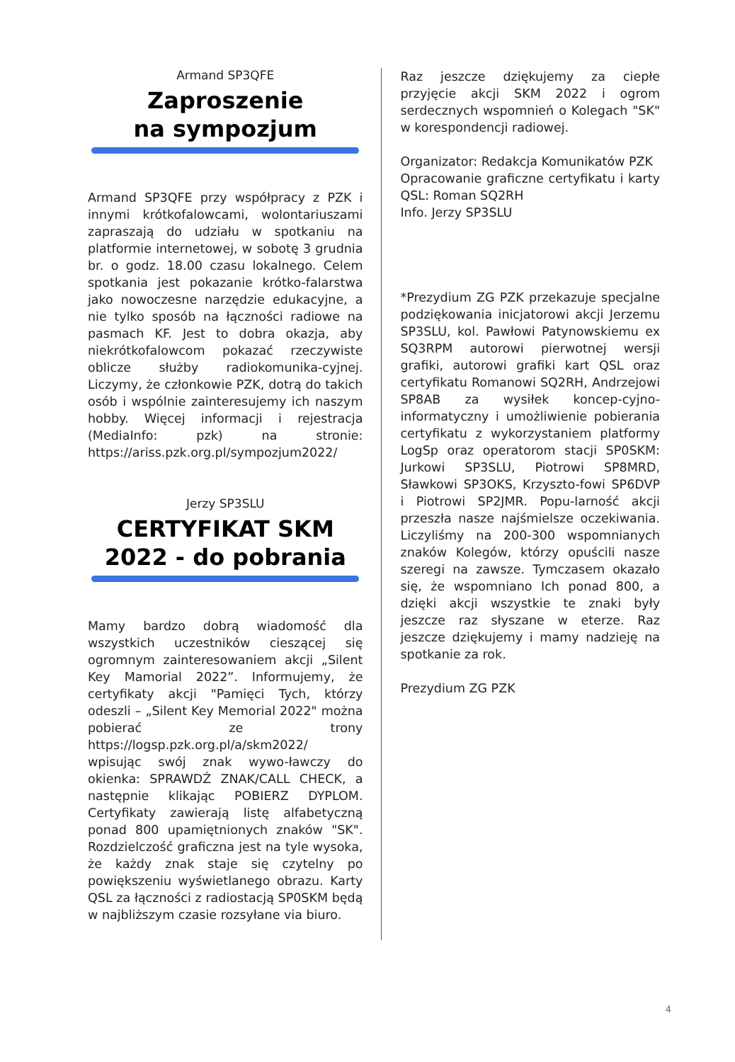Armand SP3QFE
Zaproszenie
na sympozjum
Armand SP3QFE przy współpracy z PZK i innymi krótkofalowcami, wolontariuszami zapraszają do udziału w spotkaniu na platformie internetowej, w sobotę 3 grudnia br. o godz. 18.00 czasu lokalnego. Celem spotkania jest pokazanie krótko-falarstwa jako nowoczesne narzędzie edukacyjne, a nie tylko sposób na łączności radiowe na pasmach KF. Jest to dobra okazja, aby niekrótkofalowcom pokazać rzeczywiste oblicze służby radiokomunika-cyjnej. Liczymy, że członkowie PZK, dotrą do takich osób i wspólnie zainteresujemy ich naszym hobby. Więcej informacji i rejestracja (MediaInfo: pzk) na stronie: https://ariss.pzk.org.pl/sympozjum2022/
Jerzy SP3SLU
CERTYFIKAT SKM 2022 - do pobrania
Mamy bardzo dobrą wiadomość dla wszystkich uczestników cieszącej się ogromnym zainteresowaniem akcji „Silent Key Mamorial 2022”. Informujemy, że certyfikaty akcji "Pamięci Tych, którzy odeszli – „Silent Key Memorial 2022" można pobierać ze trony https://logsp.pzk.org.pl/a/skm2022/ wpisując swój znak wywo-ławczy do okienka: SPRAWDŹ ZNAK/CALL CHECK, a następnie klikając POBIERZ DYPLOM. Certyfikaty zawierają listę alfabetyczną ponad 800 upamiętnionych znaków "SK". Rozdzielczość graficzna jest na tyle wysoka, że każdy znak staje się czytelny po powiększeniu wyświetlanego obrazu. Karty QSL za łączności z radiostacją SP0SKM będą w najbliższym czasie rozsyłane via biuro.
Raz jeszcze dziękujemy za ciepłe przyjęcie akcji SKM 2022 i ogrom serdecznych wspomnień o Kolegach "SK" w korespondencji radiowej.
Organizator: Redakcja Komunikatów PZK
Opracowanie graficzne certyfikatu i karty QSL: Roman SQ2RH
Info. Jerzy SP3SLU
*Prezydium ZG PZK przekazuje specjalne podziękowania inicjatorowi akcji Jerzemu SP3SLU, kol. Pawłowi Patynowskiemu ex SQ3RPM autorowi pierwotnej wersji grafiki, autorowi grafiki kart QSL oraz certyfikatu Romanowi SQ2RH, Andrzejowi SP8AB za wysiłek koncep-cyjno-informatyczny i umożliwienie pobierania certyfikatu z wykorzystaniem platformy LogSp oraz operatorom stacji SP0SKM: Jurkowi SP3SLU, Piotrowi SP8MRD, Sławkowi SP3OKS, Krzyszto-fowi SP6DVP i Piotrowi SP2JMR. Popu-larność akcji przeszła nasze najśmielsze oczekiwania. Liczyliśmy na 200-300 wspomnianych znaków Kolegów, którzy opuścili nasze szeregi na zawsze. Tymczasem okazało się, że wspomniano Ich ponad 800, a dzięki akcji wszystkie te znaki były jeszcze raz słyszane w eterze. Raz jeszcze dziękujemy i mamy nadzieję na spotkanie za rok.
Prezydium ZG PZK
4